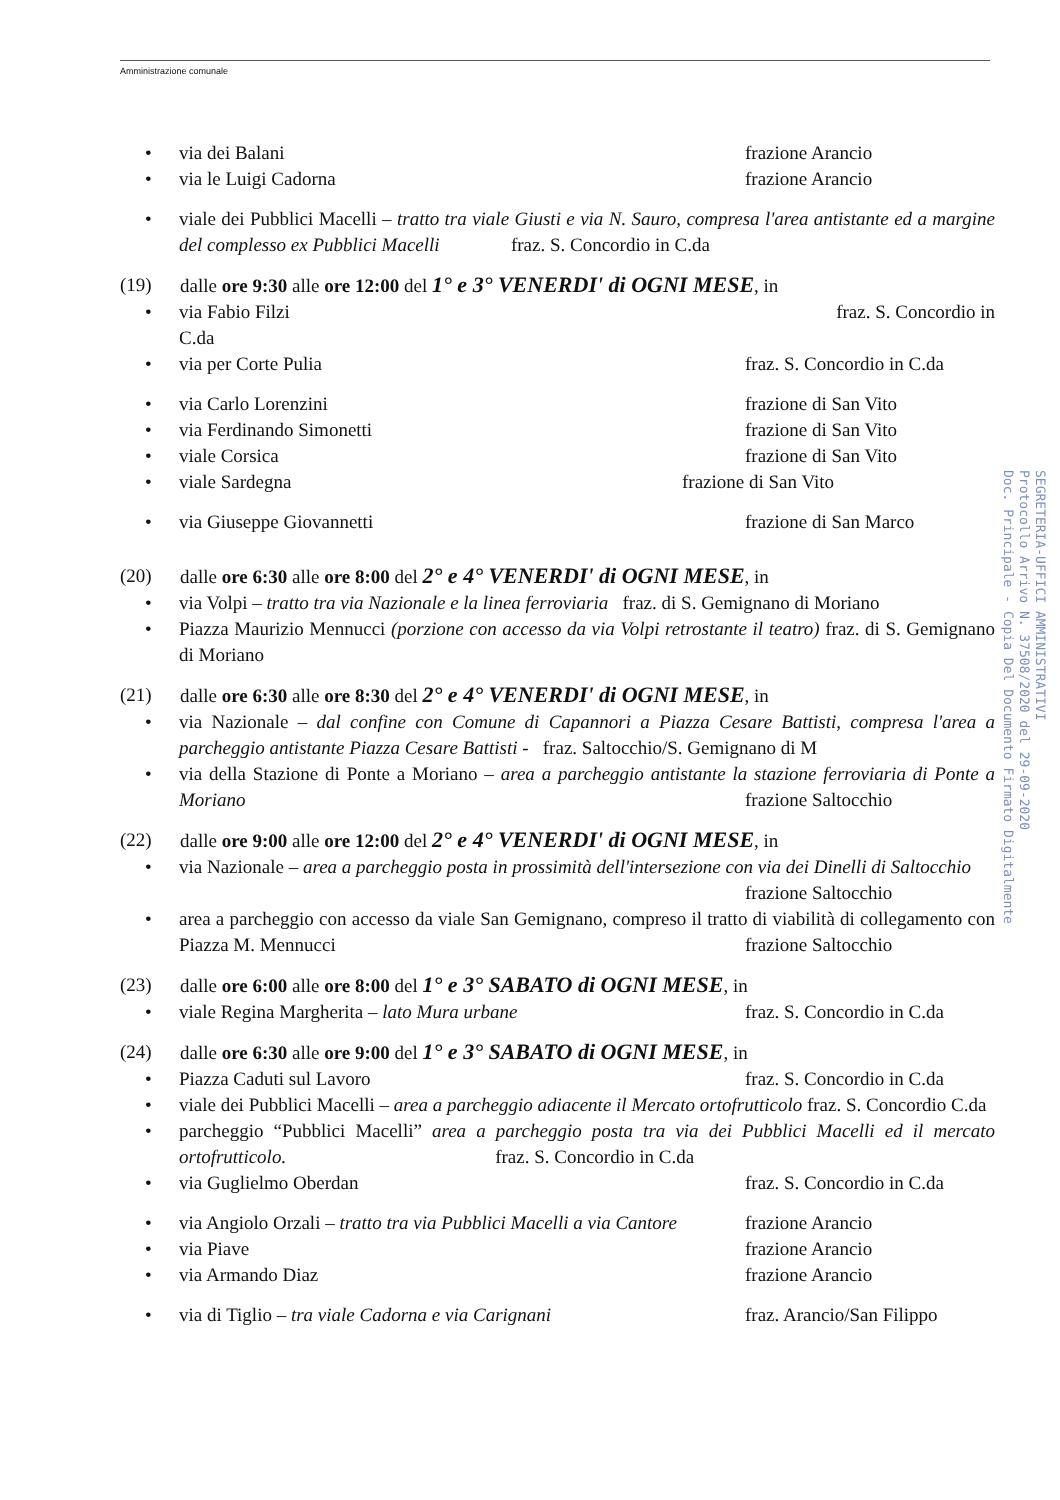Amministrazione comunale
• via dei Balani frazione Arancio
• via le Luigi Cadorna frazione Arancio
• viale dei Pubblici Macelli – tratto tra viale Giusti e via N. Sauro, compresa l'area antistante ed a margine del complesso ex Pubblici Macelli fraz. S. Concordio in C.da
(19) dalle ore 9:30 alle ore 12:00 del 1° e 3° VENERDI' di OGNI MESE, in
• via Fabio Filzi fraz. S. Concordio in
C.da
• via per Corte Pulia fraz. S. Concordio in C.da
• via Carlo Lorenzini frazione di San Vito
• via Ferdinando Simonetti frazione di San Vito
• viale Corsica frazione di San Vito
• viale Sardegna frazione di San Vito
• via Giuseppe Giovannetti frazione di San Marco
(20) dalle ore 6:30 alle ore 8:00 del 2° e 4° VENERDI' di OGNI MESE, in
• via Volpi – tratto tra via Nazionale e la linea ferroviaria fraz. di S. Gemignano di Moriano
• Piazza Maurizio Mennucci (porzione con accesso da via Volpi retrostante il teatro) fraz. di S. Gemignano di Moriano
(21) dalle ore 6:30 alle ore 8:30 del 2° e 4° VENERDI' di OGNI MESE, in
• via Nazionale – dal confine con Comune di Capannori a Piazza Cesare Battisti, compresa l'area a parcheggio antistante Piazza Cesare Battisti - fraz. Saltocchio/S. Gemignano di M
• via della Stazione di Ponte a Moriano – area a parcheggio antistante la stazione ferroviaria di Ponte a Moriano frazione Saltocchio
(22) dalle ore 9:00 alle ore 12:00 del 2° e 4° VENERDI' di OGNI MESE, in
• via Nazionale – area a parcheggio posta in prossimità dell'intersezione con via dei Dinelli di Saltocchio frazione Saltocchio
• area a parcheggio con accesso da viale San Gemignano, compreso il tratto di viabilità di collegamento con Piazza M. Mennucci frazione Saltocchio
(23) dalle ore 6:00 alle ore 8:00 del 1° e 3° SABATO di OGNI MESE, in
• viale Regina Margherita – lato Mura urbane fraz. S. Concordio in C.da
(24) dalle ore 6:30 alle ore 9:00 del 1° e 3° SABATO di OGNI MESE, in
• Piazza Caduti sul Lavoro fraz. S. Concordio in C.da
• viale dei Pubblici Macelli – area a parcheggio adiacente il Mercato ortofrutticolo fraz. S. Concordio C.da
• parcheggio “Pubblici Macelli” area a parcheggio posta tra via dei Pubblici Macelli ed il mercato ortofrutticolo. fraz. S. Concordio in C.da
• via Guglielmo Oberdan fraz. S. Concordio in C.da
• via Angiolo Orzali – tratto tra via Pubblici Macelli a via Cantore frazione Arancio
• via Piave frazione Arancio
• via Armando Diaz frazione Arancio
• via di Tiglio – tra viale Cadorna e via Carignani fraz. Arancio/San Filippo
SEGRETERIA-UFFICI AMMINISTRATIVI
Protocollo Arrivo N. 37508/2020 del 29-09-2020
Doc. Principale - Copia Del Documento Firmato Digitalmente